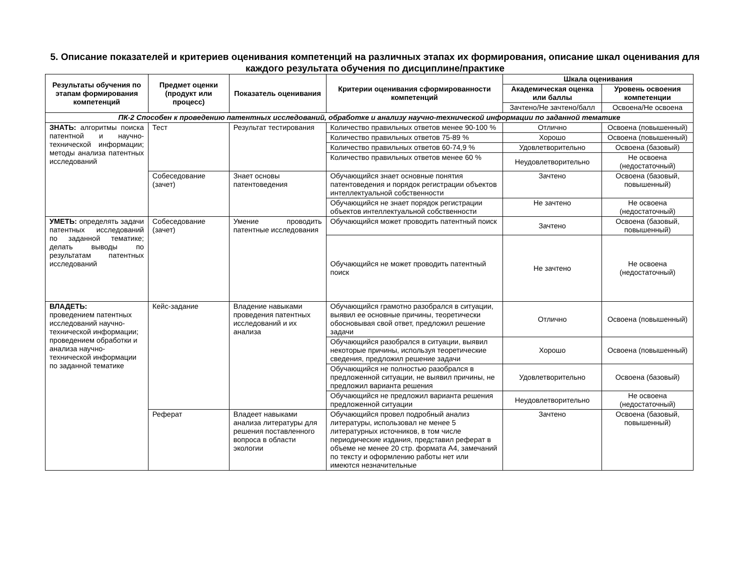5. Описание показателей и критериев оценивания компетенций на различных этапах их формирования, описание шкал оценивания для каждого результата обучения по дисциплине/практике
| Результаты обучения по этапам формирования компетенций | Предмет оценки (продукт или процесс) | Показатель оценивания | Критерии оценивания сформированности компетенций | Шкала оценивания | |
| --- | --- | --- | --- | --- | --- |
| | | | | Академическая оценка или баллы | Уровень освоения компетенции |
| | | | | Зачтено/Не зачтено/балл | Освоена/Не освоена |
| ПК-2 Способен к проведению патентных исследований, обработке и анализу научно-технической информации по заданной тематике | | | | | |
| ЗНАТЬ: алгоритмы поиска патентной и научно-технической информации; методы анализа патентных исследований | Тест | Результат тестирования | Количество правильных ответов менее 90-100 % | Отлично | Освоена (повышенный) |
| | | | Количество правильных ответов 75-89 % | Хорошо | Освоена (повышенный) |
| | | | Количество правильных ответов 60-74,9 % | Удовлетворительно | Освоена (базовый) |
| | | | Количество правильных ответов менее 60 % | Неудовлетворительно | Не освоена (недостаточный) |
| | Собеседование (зачет) | Знает основы патентоведения | Обучающийся знает основные понятия патентоведения и порядок регистрации объектов интеллектуальной собственности | Зачтено | Освоена (базовый, повышенный) |
| | | | Обучающийся не знает порядок регистрации объектов интеллектуальной собственности | Не зачтено | Не освоена (недостаточный) |
| УМЕТЬ: определять задачи патентных исследований по заданной тематике; делать выводы по результатам патентных исследований | Собеседование (зачет) | Умение проводить патентные исследования | Обучающийся может проводить патентный поиск | Зачтено | Освоена (базовый, повышенный) |
| | | | Обучающийся не может проводить патентный поиск | Не зачтено | Не освоена (недостаточный) |
| ВЛАДЕТЬ: проведением патентных исследований научно-технической информации; проведением обработки и анализа научно-технической информации по заданной тематике | Кейс-задание | Владение навыками проведения патентных исследований и их анализа | Обучающийся грамотно разобрался в ситуации, выявил ее основные причины, теоретически обосновывая свой ответ, предложил решение задачи | Отлично | Освоена (повышенный) |
| | | | Обучающийся разобрался в ситуации, выявил некоторые причины, используя теоретические сведения, предложил решение задачи | Хорошо | Освоена (повышенный) |
| | | | Обучающийся не полностью разобрался в предложенной ситуации, не выявил причины, не предложил варианта решения | Удовлетворительно | Освоена (базовый) |
| | | | Обучающийся не предложил варианта решения предложенной ситуации | Неудовлетворительно | Не освоена (недостаточный) |
| | Реферат | Владеет навыками анализа литературы для решения поставленного вопроса в области экологии | Обучающийся провел подробный анализ литературы, использовал не менее 5 литературных источников, в том числе периодические издания, представил реферат в объеме не менее 20 стр. формата А4, замечаний по тексту и оформлению работы нет или имеются незначительные | Зачтено | Освоена (базовый, повышенный) |